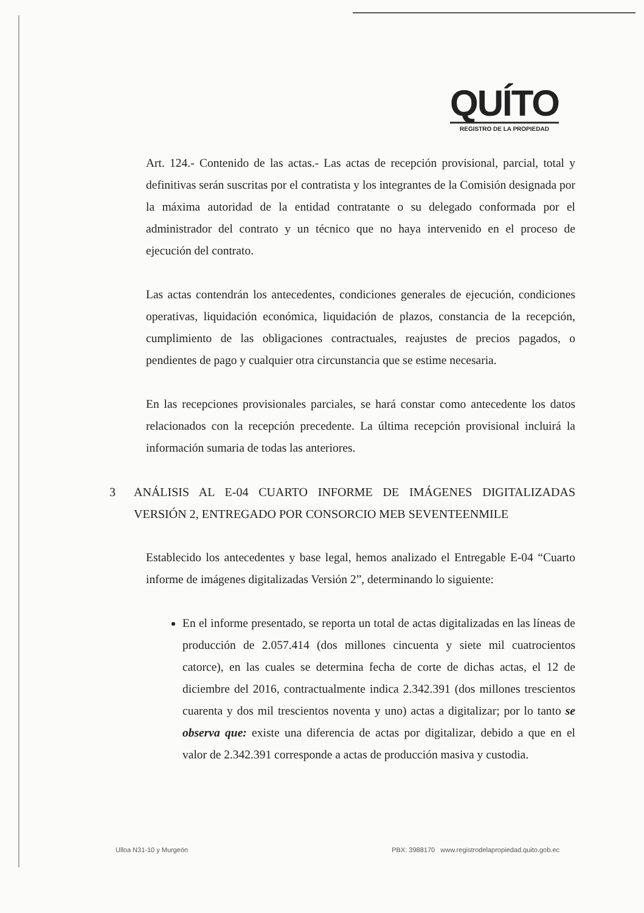QUÍTO
REGISTRO DE LA PROPIEDAD
Art. 124.- Contenido de las actas.- Las actas de recepción provisional, parcial, total y definitivas serán suscritas por el contratista y los integrantes de la Comisión designada por la máxima autoridad de la entidad contratante o su delegado conformada por el administrador del contrato y un técnico que no haya intervenido en el proceso de ejecución del contrato.
Las actas contendrán los antecedentes, condiciones generales de ejecución, condiciones operativas, liquidación económica, liquidación de plazos, constancia de la recepción, cumplimiento de las obligaciones contractuales, reajustes de precios pagados, o pendientes de pago y cualquier otra circunstancia que se estime necesaria.
En las recepciones provisionales parciales, se hará constar como antecedente los datos relacionados con la recepción precedente. La última recepción provisional incluirá la información sumaria de todas las anteriores.
3 ANÁLISIS AL E-04 CUARTO INFORME DE IMÁGENES DIGITALIZADAS VERSIÓN 2, ENTREGADO POR CONSORCIO MEB SEVENTEENMILE
Establecido los antecedentes y base legal, hemos analizado el Entregable E-04 “Cuarto informe de imágenes digitalizadas Versión 2”, determinando lo siguiente:
En el informe presentado, se reporta un total de actas digitalizadas en las líneas de producción de 2.057.414 (dos millones cincuenta y siete mil cuatrocientos catorce), en las cuales se determina fecha de corte de dichas actas, el 12 de diciembre del 2016, contractualmente indica 2.342.391 (dos millones trescientos cuarenta y dos mil trescientos noventa y uno) actas a digitalizar; por lo tanto se observa que: existe una diferencia de actas por digitalizar, debido a que en el valor de 2.342.391 corresponde a actas de producción masiva y custodia.
Ulloa N31-10 y Murgeón PBX: 3988170 www.registrodelapropiedad.quito.gob.ec